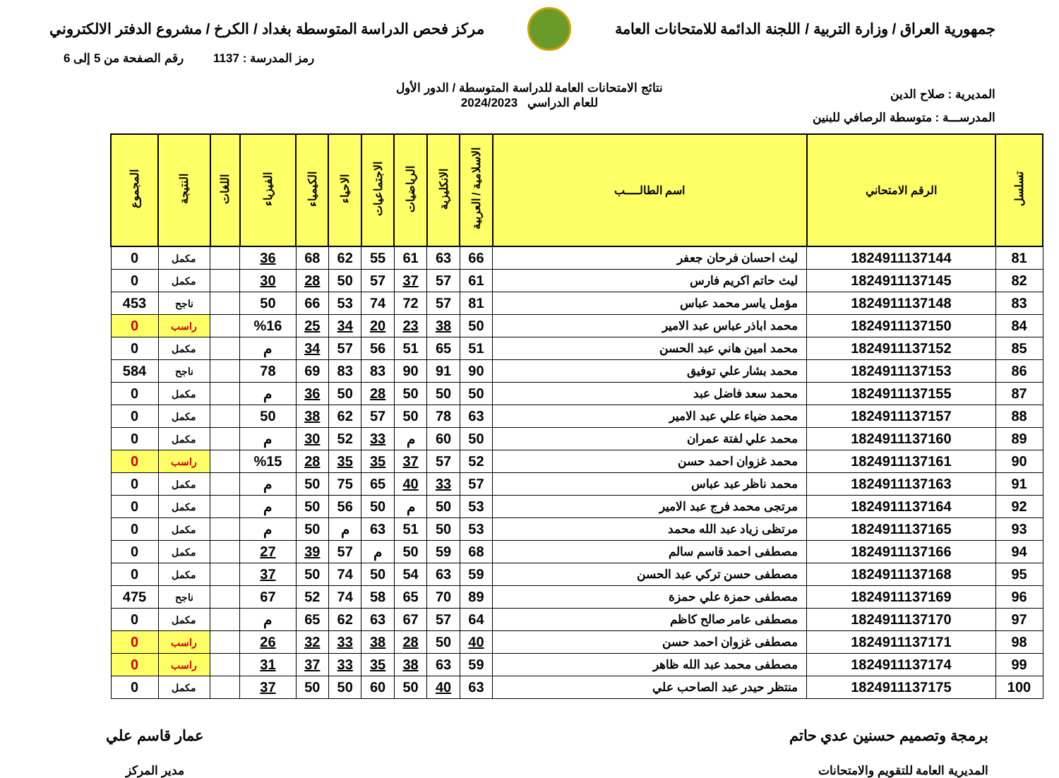جمهورية العراق / وزارة التربية / اللجنة الدائمة للامتحانات العامة
مركز فحص الدراسة المتوسطة بغداد / الكرخ / مشروع الدفتر الالكتروني
رمز المدرسة : 1137 رقم الصفحة من 5 إلى 6
المديرية : صلاح الدين
نتائج الامتحانات العامة للدراسة المتوسطة / الدور الأول
للعام الدراسي 2024/2023
المدرســـة : متوسطة الرصافي للبنين
| تسلسل | الرقم الامتحاني | اسم الطالــــب | الاسلامية / العربية | الانكليزية | الرياضيات | الاجتماعيات | الاحياء | الكيمياء | الفيزياء | اللغات | النتيجة | المجموع |
| --- | --- | --- | --- | --- | --- | --- | --- | --- | --- | --- | --- | --- |
| 81 | 1824911137144 | ليث احسان فرحان جعفر | 66 | 63 | 61 | 55 | 62 | 68 | 36 | | مكمل | 0 |
| 82 | 1824911137145 | ليث حاتم اكريم فارس | 61 | 57 | 37 | 57 | 50 | 28 | 30 | | مكمل | 0 |
| 83 | 1824911137148 | مؤمل ياسر محمد عباس | 81 | 57 | 72 | 74 | 53 | 66 | 50 | | ناجح | 453 |
| 84 | 1824911137150 | محمد اباذر عباس عبد الامير | 50 | 38 | 23 | 20 | 34 | 25 | %16 | | راسب | 0 |
| 85 | 1824911137152 | محمد امين هاني عبد الحسن | 51 | 65 | 51 | 56 | 57 | 34 | م | | مكمل | 0 |
| 86 | 1824911137153 | محمد بشار علي توفيق | 90 | 91 | 90 | 83 | 83 | 69 | 78 | | ناجح | 584 |
| 87 | 1824911137155 | محمد سعد فاضل عبد | 50 | 50 | 50 | 28 | 50 | 36 | م | | مكمل | 0 |
| 88 | 1824911137157 | محمد ضياء علي عبد الامير | 63 | 78 | 50 | 57 | 62 | 38 | 50 | | مكمل | 0 |
| 89 | 1824911137160 | محمد علي لفتة عمران | 50 | 60 | م | 33 | 52 | 30 | م | | مكمل | 0 |
| 90 | 1824911137161 | محمد غزوان احمد حسن | 52 | 57 | 37 | 35 | 35 | 28 | %15 | | راسب | 0 |
| 91 | 1824911137163 | محمد ناظر عبد عباس | 57 | 33 | 40 | 65 | 75 | 50 | م | | مكمل | 0 |
| 92 | 1824911137164 | مرتجى محمد فرج عبد الامير | 53 | 50 | م | 50 | 56 | 50 | م | | مكمل | 0 |
| 93 | 1824911137165 | مرتظى زياد عبد الله محمد | 53 | 50 | 51 | 63 | م | 50 | م | | مكمل | 0 |
| 94 | 1824911137166 | مصطفى احمد قاسم سالم | 68 | 59 | 50 | م | 57 | 39 | 27 | | مكمل | 0 |
| 95 | 1824911137168 | مصطفى حسن تركي عبد الحسن | 59 | 63 | 54 | 50 | 74 | 50 | 37 | | مكمل | 0 |
| 96 | 1824911137169 | مصطفى حمزة علي حمزة | 89 | 70 | 65 | 58 | 74 | 52 | 67 | | ناجح | 475 |
| 97 | 1824911137170 | مصطفى عامر صالح كاظم | 64 | 57 | 67 | 63 | 62 | 65 | م | | مكمل | 0 |
| 98 | 1824911137171 | مصطفى غزوان احمد حسن | 40 | 50 | 28 | 38 | 33 | 32 | 26 | | راسب | 0 |
| 99 | 1824911137174 | مصطفى محمد عبد الله ظاهر | 59 | 63 | 38 | 35 | 33 | 37 | 31 | | راسب | 0 |
| 100 | 1824911137175 | منتظر حيدر عبد الصاحب علي | 63 | 40 | 50 | 60 | 50 | 50 | 37 | | مكمل | 0 |
برمجة وتصميم حسنين عدي حاتم
المديرية العامة للتقويم والامتحانات
عمار قاسم علي
مدير المركز